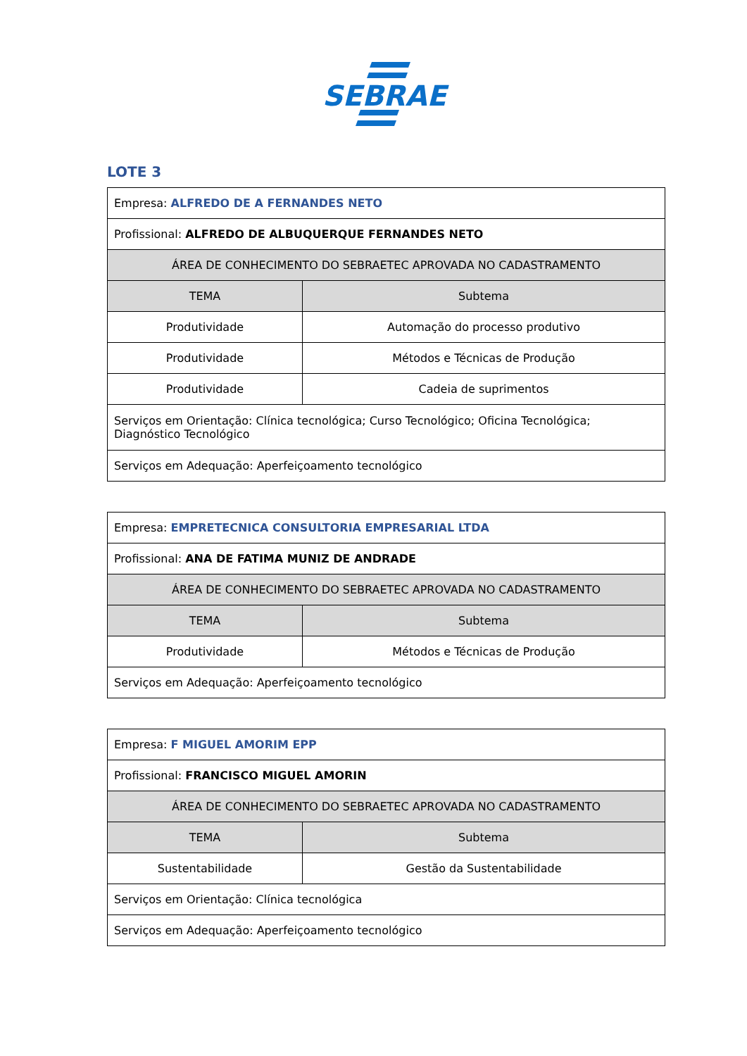SEBRAE
LOTE 3
| Empresa: ALFREDO DE A FERNANDES NETO | |
| Profissional: ALFREDO DE ALBUQUERQUE FERNANDES NETO | |
| ÁREA DE CONHECIMENTO DO SEBRAETEC APROVADA NO CADASTRAMENTO | |
| TEMA | Subtema |
| Produtividade | Automação do processo produtivo |
| Produtividade | Métodos e Técnicas de Produção |
| Produtividade | Cadeia de suprimentos |
| Serviços em Orientação: Clínica tecnológica; Curso Tecnológico; Oficina Tecnológica; Diagnóstico Tecnológico | |
| Serviços em Adequação: Aperfeiçoamento tecnológico | |
| Empresa: EMPRETECNICA CONSULTORIA EMPRESARIAL LTDA | |
| Profissional: ANA DE FATIMA MUNIZ DE ANDRADE | |
| ÁREA DE CONHECIMENTO DO SEBRAETEC APROVADA NO CADASTRAMENTO | |
| TEMA | Subtema |
| Produtividade | Métodos e Técnicas de Produção |
| Serviços em Adequação: Aperfeiçoamento tecnológico | |
| Empresa: F MIGUEL AMORIM EPP | |
| Profissional: FRANCISCO MIGUEL AMORIN | |
| ÁREA DE CONHECIMENTO DO SEBRAETEC APROVADA NO CADASTRAMENTO | |
| TEMA | Subtema |
| Sustentabilidade | Gestão da Sustentabilidade |
| Serviços em Orientação: Clínica tecnológica | |
| Serviços em Adequação: Aperfeiçoamento tecnológico | |